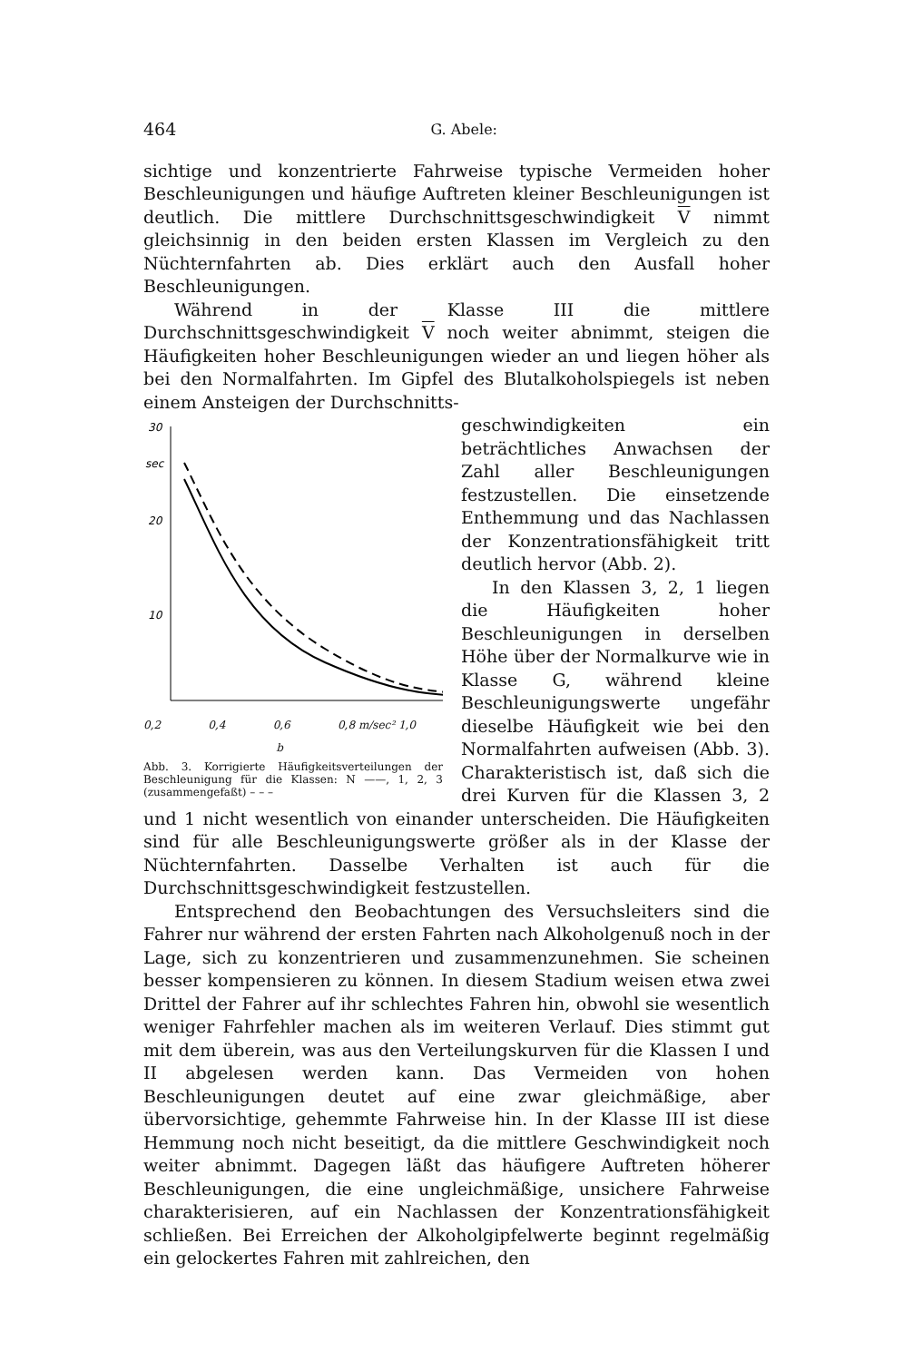464 G. Abele:
sichtige und konzentrierte Fahrweise typische Vermeiden hoher Beschleunigungen und häufige Auftreten kleiner Beschleunigungen ist deutlich. Die mittlere Durchschnittsgeschwindigkeit V nimmt gleichsinnig in den beiden ersten Klassen im Vergleich zu den Nüchternfahrten ab. Dies erklärt auch den Ausfall hoher Beschleunigungen.
Während in der Klasse III die mittlere Durchschnittsgeschwindigkeit V noch weiter abnimmt, steigen die Häufigkeiten hoher Beschleunigungen wieder an und liegen höher als bei den Normalfahrten. Im Gipfel des Blutalkoholspiegels ist neben einem Ansteigen der Durchschnitts-
30
sec
20
10
0,2 0,4 0,6 0,8 m/sec² 1,0
b
Abb. 3. Korrigierte Häufigkeitsverteilungen der Beschleunigung für die Klassen: N ——, 1, 2, 3 (zusammengefaßt) – – –
geschwindigkeiten ein beträchtliches Anwachsen der Zahl aller Beschleunigungen festzustellen. Die einsetzende Enthemmung und das Nachlassen der Konzentrationsfähigkeit tritt deutlich hervor (Abb. 2).
In den Klassen 3, 2, 1 liegen die Häufigkeiten hoher Beschleunigungen in derselben Höhe über der Normalkurve wie in Klasse G, während kleine Beschleunigungswerte ungefähr dieselbe Häufigkeit wie bei den Normalfahrten aufweisen (Abb. 3). Charakteristisch ist, daß sich die drei Kurven für die Klassen 3, 2 und 1 nicht wesentlich von einander unterscheiden. Die Häufigkeiten sind für alle Beschleunigungswerte größer als in der Klasse der Nüchternfahrten. Dasselbe Verhalten ist auch für die Durchschnittsgeschwindigkeit festzustellen.
Entsprechend den Beobachtungen des Versuchsleiters sind die Fahrer nur während der ersten Fahrten nach Alkoholgenuß noch in der Lage, sich zu konzentrieren und zusammenzunehmen. Sie scheinen besser kompensieren zu können. In diesem Stadium weisen etwa zwei Drittel der Fahrer auf ihr schlechtes Fahren hin, obwohl sie wesentlich weniger Fahrfehler machen als im weiteren Verlauf. Dies stimmt gut mit dem überein, was aus den Verteilungskurven für die Klassen I und II abgelesen werden kann. Das Vermeiden von hohen Beschleunigungen deutet auf eine zwar gleichmäßige, aber übervorsichtige, gehemmte Fahrweise hin. In der Klasse III ist diese Hemmung noch nicht beseitigt, da die mittlere Geschwindigkeit noch weiter abnimmt. Dagegen läßt das häufigere Auftreten höherer Beschleunigungen, die eine ungleichmäßige, unsichere Fahrweise charakterisieren, auf ein Nachlassen der Konzentrationsfähigkeit schließen. Bei Erreichen der Alkoholgipfelwerte beginnt regelmäßig ein gelockertes Fahren mit zahlreichen, den